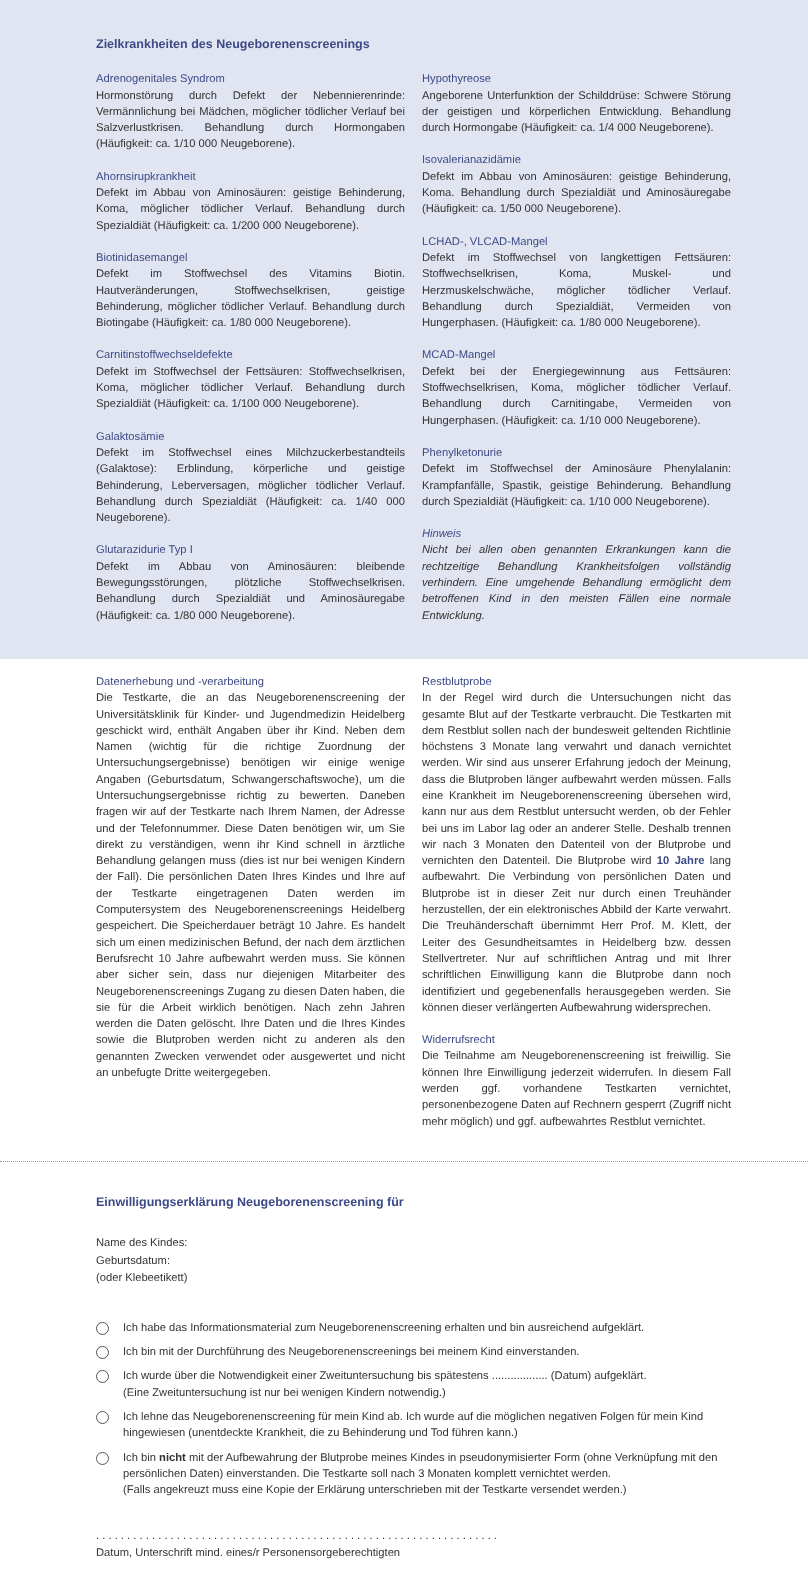Zielkrankheiten des Neugeborenenscreenings
Adrenogenitales Syndrom
Hormonstörung durch Defekt der Nebennierenrinde: Vermännlichung bei Mädchen, möglicher tödlicher Verlauf bei Salzverlustkrisen. Behandlung durch Hormongaben (Häufigkeit: ca. 1/10 000 Neugeborene).
Ahornsirupkrankheit
Defekt im Abbau von Aminosäuren: geistige Behinderung, Koma, möglicher tödlicher Verlauf. Behandlung durch Spezialdiät (Häufigkeit: ca. 1/200 000 Neugeborene).
Biotinidasemangel
Defekt im Stoffwechsel des Vitamins Biotin. Hautveränderungen, Stoffwechselkrisen, geistige Behinderung, möglicher tödlicher Verlauf. Behandlung durch Biotingabe (Häufigkeit: ca. 1/80 000 Neugeborene).
Carnitinstoffwechseldefekte
Defekt im Stoffwechsel der Fettsäuren: Stoffwechselkrisen, Koma, möglicher tödlicher Verlauf. Behandlung durch Spezialdiät (Häufigkeit: ca. 1/100 000 Neugeborene).
Galaktosämie
Defekt im Stoffwechsel eines Milchzuckerbestandteils (Galaktose): Erblindung, körperliche und geistige Behinderung, Leberversagen, möglicher tödlicher Verlauf. Behandlung durch Spezialdiät (Häufigkeit: ca. 1/40 000 Neugeborene).
Glutarazidurie Typ I
Defekt im Abbau von Aminosäuren: bleibende Bewegungsstörungen, plötzliche Stoffwechselkrisen. Behandlung durch Spezialdiät und Aminosäuregabe (Häufigkeit: ca. 1/80 000 Neugeborene).
Hypothyreose
Angeborene Unterfunktion der Schilddrüse: Schwere Störung der geistigen und körperlichen Entwicklung. Behandlung durch Hormongabe (Häufigkeit: ca. 1/4 000 Neugeborene).
Isovalerianazidämie
Defekt im Abbau von Aminosäuren: geistige Behinderung, Koma. Behandlung durch Spezialdiät und Aminosäuregabe (Häufigkeit: ca. 1/50 000 Neugeborene).
LCHAD-, VLCAD-Mangel
Defekt im Stoffwechsel von langkettigen Fettsäuren: Stoffwechselkrisen, Koma, Muskel- und Herzmuskelschwäche, möglicher tödlicher Verlauf. Behandlung durch Spezialdiät, Vermeiden von Hungerphasen. (Häufigkeit: ca. 1/80 000 Neugeborene).
MCAD-Mangel
Defekt bei der Energiegewinnung aus Fettsäuren: Stoffwechselkrisen, Koma, möglicher tödlicher Verlauf. Behandlung durch Carnitingabe, Vermeiden von Hungerphasen. (Häufigkeit: ca. 1/10 000 Neugeborene).
Phenylketonurie
Defekt im Stoffwechsel der Aminosäure Phenylalanin: Krampfanfälle, Spastik, geistige Behinderung. Behandlung durch Spezialdiät (Häufigkeit: ca. 1/10 000 Neugeborene).
Hinweis
Nicht bei allen oben genannten Erkrankungen kann die rechtzeitige Behandlung Krankheitsfolgen vollständig verhindern. Eine umgehende Behandlung ermöglicht dem betroffenen Kind in den meisten Fällen eine normale Entwicklung.
Datenerhebung und -verarbeitung
Die Testkarte, die an das Neugeborenenscreening der Universitätsklinik für Kinder- und Jugendmedizin Heidelberg geschickt wird, enthält Angaben über ihr Kind. Neben dem Namen (wichtig für die richtige Zuordnung der Untersuchungsergebnisse) benötigen wir einige wenige Angaben (Geburtsdatum, Schwangerschaftswoche), um die Untersuchungsergebnisse richtig zu bewerten. Daneben fragen wir auf der Testkarte nach Ihrem Namen, der Adresse und der Telefonnummer. Diese Daten benötigen wir, um Sie direkt zu verständigen, wenn ihr Kind schnell in ärztliche Behandlung gelangen muss (dies ist nur bei wenigen Kindern der Fall). Die persönlichen Daten Ihres Kindes und Ihre auf der Testkarte eingetragenen Daten werden im Computersystem des Neugeborenenscreenings Heidelberg gespeichert. Die Speicherdauer beträgt 10 Jahre. Es handelt sich um einen medizinischen Befund, der nach dem ärztlichen Berufsrecht 10 Jahre aufbewahrt werden muss. Sie können aber sicher sein, dass nur diejenigen Mitarbeiter des Neugeborenenscreenings Zugang zu diesen Daten haben, die sie für die Arbeit wirklich benötigen. Nach zehn Jahren werden die Daten gelöscht. Ihre Daten und die Ihres Kindes sowie die Blutproben werden nicht zu anderen als den genannten Zwecken verwendet oder ausgewertet und nicht an unbefugte Dritte weitergegeben.
Restblutprobe
In der Regel wird durch die Untersuchungen nicht das gesamte Blut auf der Testkarte verbraucht. Die Testkarten mit dem Restblut sollen nach der bundesweit geltenden Richtlinie höchstens 3 Monate lang verwahrt und danach vernichtet werden. Wir sind aus unserer Erfahrung jedoch der Meinung, dass die Blutproben länger aufbewahrt werden müssen. Falls eine Krankheit im Neugeborenenscreening übersehen wird, kann nur aus dem Restblut untersucht werden, ob der Fehler bei uns im Labor lag oder an anderer Stelle. Deshalb trennen wir nach 3 Monaten den Datenteil von der Blutprobe und vernichten den Datenteil. Die Blutprobe wird 10 Jahre lang aufbewahrt. Die Verbindung von persönlichen Daten und Blutprobe ist in dieser Zeit nur durch einen Treuhänder herzustellen, der ein elektronisches Abbild der Karte verwahrt. Die Treuhänderschaft übernimmt Herr Prof. M. Klett, der Leiter des Gesundheitsamtes in Heidelberg bzw. dessen Stellvertreter. Nur auf schriftlichen Antrag und mit Ihrer schriftlichen Einwilligung kann die Blutprobe dann noch identifiziert und gegebenenfalls herausgegeben werden. Sie können dieser verlängerten Aufbewahrung widersprechen.
Widerrufsrecht
Die Teilnahme am Neugeborenenscreening ist freiwillig. Sie können Ihre Einwilligung jederzeit widerrufen. In diesem Fall werden ggf. vorhandene Testkarten vernichtet, personenbezogene Daten auf Rechnern gesperrt (Zugriff nicht mehr möglich) und ggf. aufbewahrtes Restblut vernichtet.
Einwilligungserklärung Neugeborenenscreening für
Name des Kindes:
Geburtsdatum:
(oder Klebeetikett)
Ich habe das Informationsmaterial zum Neugeborenenscreening erhalten und bin ausreichend aufgeklärt.
Ich bin mit der Durchführung des Neugeborenenscreenings bei meinem Kind einverstanden.
Ich wurde über die Notwendigkeit einer Zweituntersuchung bis spätestens .................. (Datum) aufgeklärt.
(Eine Zweituntersuchung ist nur bei wenigen Kindern notwendig.)
Ich lehne das Neugeborenenscreening für mein Kind ab. Ich wurde auf die möglichen negativen Folgen für mein Kind hingewiesen (unentdeckte Krankheit, die zu Behinderung und Tod führen kann.)
Ich bin nicht mit der Aufbewahrung der Blutprobe meines Kindes in pseudonymisierter Form (ohne Verknüpfung mit den persönlichen Daten) einverstanden. Die Testkarte soll nach 3 Monaten komplett vernichtet werden.
(Falls angekreuzt muss eine Kopie der Erklärung unterschrieben mit der Testkarte versendet werden.)
. . . . . . . . . . . . . . . . . . . . . . . . . . . . . . . . . . . . . . . . . . . . . . . . . . . . . . . . . . . . . . . . .
Datum, Unterschrift mind. eines/r Personensorgeberechtigten